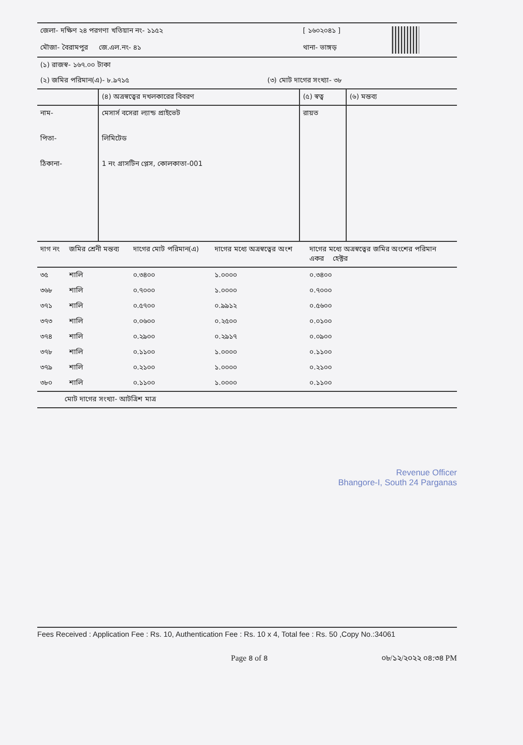| জেলা- দক্ষিণ ২৪ পরগণা খতিয়ান নং- ১১৫২ | [ ১৬০২০৪১ ] | |
| মৌজা- বৈরামপুর জে.এল.নং- ৪১ | থানা- ভাঙ্গড় | |
| (১) রাজস্ব- ১৬৭.০০ টাকা | |
| (২) জমির পরিমান(এ)- ৮.৯৭১৫ | (৩) মোট দাগের সংখ্যা- ৩৮ |
| | (৪) অত্রস্বত্বের দখলকারের বিবরণ | (৫) স্বত্ব | (৬) মন্তব্য |
| নাম- পিতা- ঠিকানা- | মেসার্স বসেরা ল্যান্ড প্রাইভেট লিমিটেড 1 নং গ্রাসটিন প্লেস, কোলকাতা-001 | রায়ত | |
| দাগ নং | জমির শ্রেনী মন্তব্য | দাগের মোট পরিমান(এ) | দাগের মধ্যে অত্রস্বত্বের অংশ | দাগের মধ্যে অত্রস্বত্বের জমির অংশের পরিমান একর হেক্টর |
| --- | --- | --- | --- | --- |
| ৩৫ | শালি | ০.৩৪০০ | ১.০০০০ | ০.৩৪০০ |
| ৩৬৮ | শালি | ০.৭০০০ | ১.০০০০ | ০.৭০০০ |
| ৩৭১ | শালি | ০.৫৭০০ | ০.৯৯১২ | ০.৫৬০০ |
| ৩৭৩ | শালি | ০.০৬০০ | ০.২৫০০ | ০.০১০০ |
| ৩৭৪ | শালি | ০.২৯০০ | ০.২৯১৭ | ০.০৯০০ |
| ৩৭৮ | শালি | ০.১১০০ | ১.০০০০ | ০.১১০০ |
| ৩৭৯ | শালি | ০.২১০০ | ১.০০০০ | ০.২১০০ |
| ৩৮০ | শালি | ০.১১০০ | ১.০০০০ | ০.১১০০ |
| মোট দাগের সংখ্যা- আটত্রিশ মাত্র | | | | |
Revenue Officer
Bhangore-I, South 24 Parganas
Fees Received : Application Fee : Rs. 10, Authentication Fee : Rs. 10 x 4, Total fee : Rs. 50 ,Copy No.:34061
Page ৪ of ৪ ০৮/১২/২০২২ ০৪:৩৪ PM